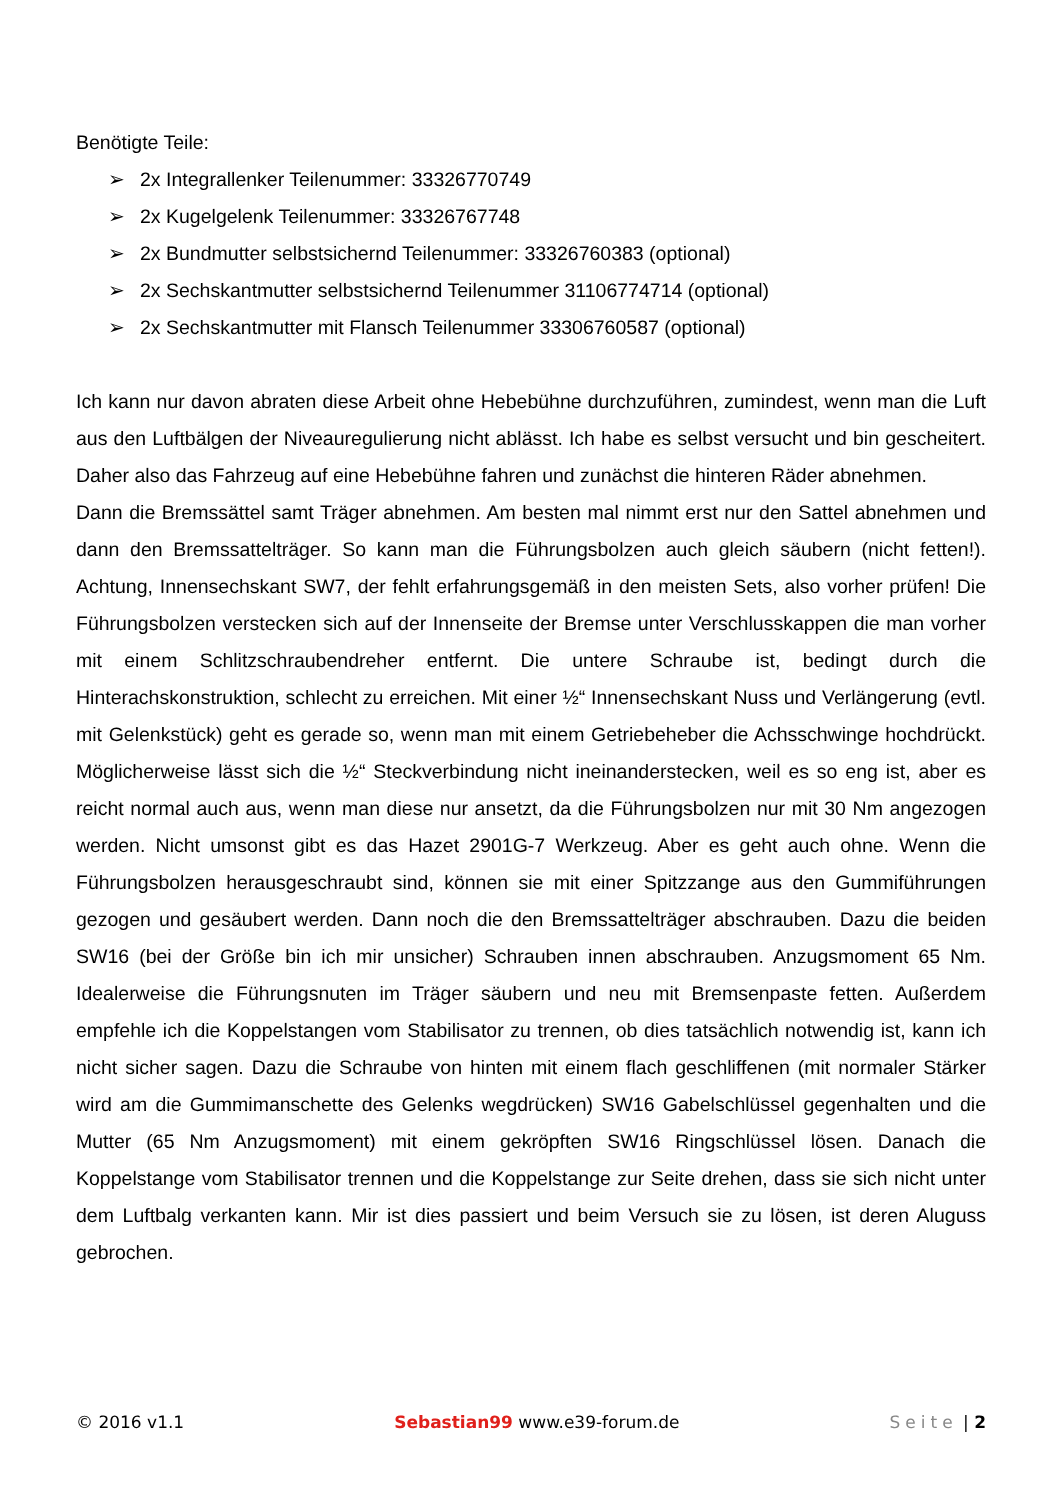Benötigte Teile:
➢ 2x Integrallenker Teilenummer: 33326770749
➢ 2x Kugelgelenk Teilenummer: 33326767748
➢ 2x Bundmutter selbstsichernd Teilenummer: 33326760383 (optional)
➢ 2x Sechskantmutter selbstsichernd Teilenummer 31106774714 (optional)
➢ 2x Sechskantmutter mit Flansch Teilenummer 33306760587 (optional)
Ich kann nur davon abraten diese Arbeit ohne Hebebühne durchzuführen, zumindest, wenn man die Luft aus den Luftbälgen der Niveauregulierung nicht ablässt. Ich habe es selbst versucht und bin gescheitert. Daher also das Fahrzeug auf eine Hebebühne fahren und zunächst die hinteren Räder abnehmen.
Dann die Bremssättel samt Träger abnehmen. Am besten mal nimmt erst nur den Sattel abnehmen und dann den Bremssattelträger. So kann man die Führungsbolzen auch gleich säubern (nicht fetten!). Achtung, Innensechskant SW7, der fehlt erfahrungsgemäß in den meisten Sets, also vorher prüfen! Die Führungsbolzen verstecken sich auf der Innenseite der Bremse unter Verschlusskappen die man vorher mit einem Schlitzschraubendreher entfernt. Die untere Schraube ist, bedingt durch die Hinterachskonstruktion, schlecht zu erreichen. Mit einer ½“ Innensechskant Nuss und Verlängerung (evtl. mit Gelenkstück) geht es gerade so, wenn man mit einem Getriebeheber die Achsschwinge hochdrückt. Möglicherweise lässt sich die ½“ Steckverbindung nicht ineinanderstecken, weil es so eng ist, aber es reicht normal auch aus, wenn man diese nur ansetzt, da die Führungsbolzen nur mit 30 Nm angezogen werden. Nicht umsonst gibt es das Hazet 2901G-7 Werkzeug. Aber es geht auch ohne. Wenn die Führungsbolzen herausgeschraubt sind, können sie mit einer Spitzzange aus den Gummiführungen gezogen und gesäubert werden. Dann noch die den Bremssattelträger abschrauben. Dazu die beiden SW16 (bei der Größe bin ich mir unsicher) Schrauben innen abschrauben. Anzugsmoment 65 Nm. Idealerweise die Führungsnuten im Träger säubern und neu mit Bremsenpaste fetten. Außerdem empfehle ich die Koppelstangen vom Stabilisator zu trennen, ob dies tatsächlich notwendig ist, kann ich nicht sicher sagen. Dazu die Schraube von hinten mit einem flach geschliffenen (mit normaler Stärker wird am die Gummimanschette des Gelenks wegdrücken) SW16 Gabelschlüssel gegenhalten und die Mutter (65 Nm Anzugsmoment) mit einem gekröpften SW16 Ringschlüssel lösen. Danach die Koppelstange vom Stabilisator trennen und die Koppelstange zur Seite drehen, dass sie sich nicht unter dem Luftbalg verkanten kann. Mir ist dies passiert und beim Versuch sie zu lösen, ist deren Aluguss gebrochen.
© 2016 v1.1 Sebastian99 www.e39-forum.de Seite | 2